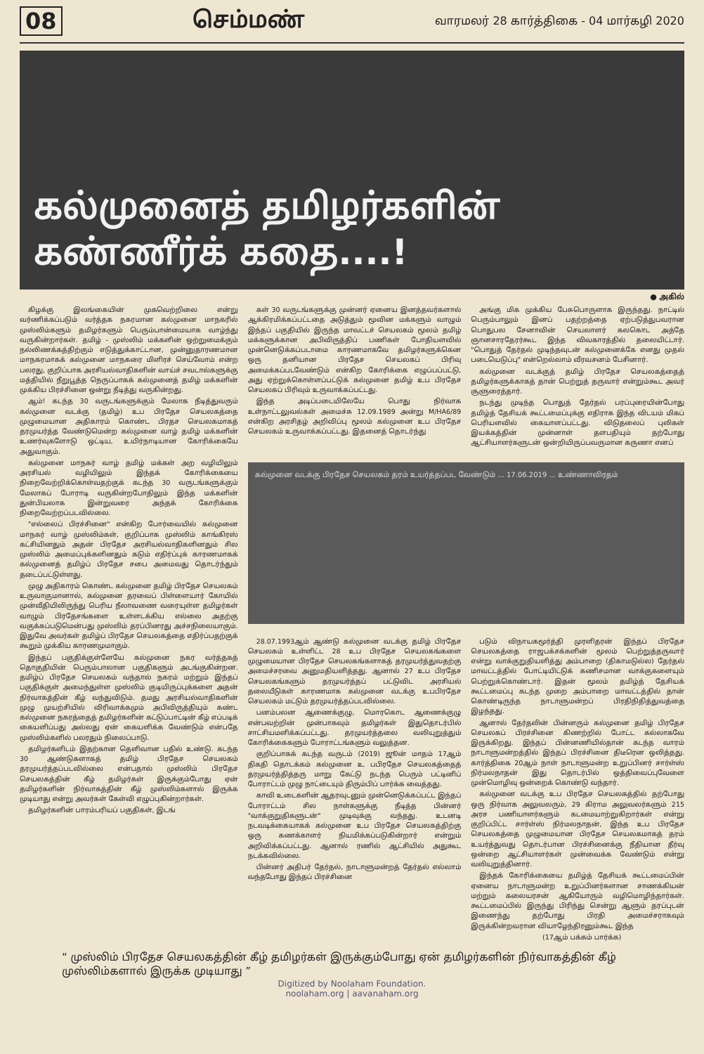08 செம்மண் வாரமலர் 28 கார்த்திகை - 04 மார்கழி 2020
கல்முனைத் தமிழர்களின்
கண்ணீர்க் கதை....!
● அகில்
கிழக்கு இலங்கையின் முகவெற்றிலை என்று வர்ணிக்கப்படும் வர்த்தக நகரமான கல்முனை மாநகரில் முஸ்லிம்களும் தமிழர்களும் பெரும்பான்மையாக வாழ்ந்து வருகின்றார்கள். தமிழ் - முஸ்லிம் மக்களின் ஒற்றுமைக்கும் நல்லிணக்கத்திற்கும் எடுத்துக்காட்டான, முன்னுதாரணமான மாநகரமாகக் கல்முனை மாநகரை மிளிரச் செய்வோம் என்ற பலரது, குறிப்பாக அரசியல்வாதிகளின் வாய்ச் சவடால்களுக்கு மத்தியில் நீறுபூத்த நெருப்பாகக் கல்முனைத் தமிழ் மக்களின் முக்கிய பிரச்சினை ஒன்று நீடித்து வருகின்றது.
ஆம்! கடந்த 30 வருடங்களுக்கும் மேலாக நீடித்துவரும் கல்முனை வடக்கு (தமிழ்) உப பிரதேச செயலகத்தை முழுமையான அதிகாரம் கொண்ட பிரதச செயலகமாகத் தரமுயர்த்த வேண்டுமென்ற கல்முனை வாழ் தமிழ் மக்களின் உணர்வுகளோடு ஒட்டிய, உயிர்நாடியான கோரிக்கையே அதுவாகும்.
கல்முனை மாநகர் வாழ் தமிழ் மக்கள் அற வழியிலும் அரசியல் வழியிலும் இந்தக் கோரிக்கையை நிறைவேற்றிக்கொள்வதற்குக் கடந்த 30 வருடங்களுக்கும் மேலாகப் போராடி வருகின்றபோதிலும் இந்த மக்களின் துன்பியலாக இன்றுவரை அந்தக் கோரிக்கை நிறைவேற்றப்படவில்லை.
"எல்லைப் பிரச்சினை" என்கிற போர்வையில் கல்முனை மாநகர் வாழ் முஸ்லிம்கள், குறிப்பாக முஸ்லிம் காங்கிரஸ் கட்சியினதும் அதன் பிரதேச அரசியல்வாதிகளினதும் சில முஸ்லிம் அமைப்புக்களினதும் கடும் எதிர்ப்புக் காரணமாகக் கல்முனைத் தமிழ்ப் பிரதேச சபை அமைவது தொடர்ந்தும் தடைப்பட்டுள்ளது.
முழு அதிகாரம் கொண்ட கல்முனை தமிழ் பிரதேச செயலகம் உருவாகுமானால், கல்முனை தரவைப் பிள்ளையார் கோயில் முன்வீதியிலிருந்து பெரிய நீலாவணை வரையுள்ள தமிழர்கள் வாழும் பிரதேசங்களை உள்ளடக்கிய எல்லை அதற்கு வகுக்கப்படுமென்பது முஸ்லிம் தரப்பினரது அச்சநிலையாகும். இதுவே அவர்கள் தமிழ்ப் பிரதேச செயலகத்தை எதிர்ப்பதற்குக் கூறும் முக்கிய காரணமுமாகும்.
இந்தப் பகுதிக்குள்ளேயே கல்முனை நகர வர்த்தகத் தொகுதியின் பெரும்பாலான பகுதிகளும் அடங்குகின்றன. தமிழ்ப் பிரதேச செயலகம் வந்தால் நகரம் மற்றும் இந்தப் பகுதிக்குள் அமைந்துள்ள முஸ்லிம் குடியிருப்புக்களை அதன் நிர்வாகத்தின் கீழ் வந்துவிடும். தமது அரசியல்வாதிகளின் முழு முயற்சியில் விரிவாக்கமும் அபிவிருத்தியும் கண்ட கல்முனை நகரத்தைத் தமிழர்களின் கட்டுப்பாட்டின் கீழ் எப்படிக் கையளிப்பது அல்லது ஏன் கையளிக்க வேண்டும் என்பதே முஸ்லிம்களில் பலரதும் நிலைப்பாடு.
தமிழர்களிடம் இதற்கான தெளிவான பதில் உண்டு. கடந்த 30 ஆண்டுகளாகத் தமிழ் பிரதேச செயலகம் தரமுயர்த்தப்படவில்லை என்பதால் முஸ்லிம் பிரதேச செயலகத்தின் கீழ் தமிழர்கள் இருக்கும்போது ஏன் தமிழர்களின் நிர்வாகத்தின் கீழ் முஸ்லிம்களால் இருக்க முடியாது என்று அவர்கள் கேள்வி எழுப்புகின்றார்கள்.
தமிழர்களின் பாரம்பரியப் பகுதிகள், இடங்
கள் 30 வருடங்களுக்கு முன்னர் ஏனைய இனத்தவர்களால் ஆக்கிரமிக்கப்பட்டதை அடுத்தும் மூவின மக்களும் வாழும் இந்தப் பகுதியில் இருந்த மாவட்டச் செயலகம் மூலம் தமிழ் மக்களுக்கான அபிவிருத்திப் பணிகள் போதியளவில் முன்னெடுக்கப்படாமை காரணமாகவே தமிழர்களுக்கென ஒரு தனியான பிரதேச செயலகப் பிரிவு அமைக்கப்படவேண்டும் என்கிற கோரிக்கை எழுப்பப்பட்டு, அது ஏற்றுக்கொள்ளப்பட்டுக் கல்முனை தமிழ் உப பிரதேச செயலகப் பிரிவும் உருவாக்கப்பட்டது.
இந்த அடிப்படையிலேயே பொது நிர்வாக உள்நாட்டலுவல்கள் அமைச்சு 12.09.1989 அன்று M/HA6/89 என்கிற அரசிதழ் அறிவிப்பு மூலம் கல்முனை உப பிரதேச செயலகம் உருவாக்கப்பட்டது. இதனைத் தொடர்ந்து
அங்கு மிக முக்கிய பேசுபொருளாக இருந்தது. நாட்டில் பெரும்பாலும் இனப் பதற்றத்தை ஏற்படுத்துபவரான பொதுபல சேனாவின் செயலாளர் கலகொட அத்தே ஞானசாரதேரர்கூட இந்த விவகாரத்தில் தலையிட்டார். "பொதுத் தேர்தல் முடிந்தவுடன் கல்முனைக்கே எனது முதல் படையெடுப்பு" என்றெல்லாம் வீரவசனம் பேசினார்.
கல்முனை வடக்குத் தமிழ் பிரதேச செயலகத்தைத் தமிழர்களுக்காகத் தான் பெற்றுத் தருவார் என்றும்கூட அவர் சூளுரைத்தார்.
நடந்து முடிந்த பொதுத் தேர்தல் பரப்புரையின்போது தமிழ்த் தேசியக் கூட்டமைப்புக்கு எதிராக இந்த விடயம் மிகப் பெரியளவில் கையாளப்பட்டது. விடுதலைப் புலிகள் இயக்கத்தின் முன்னாள் தளபதியும் தற்போது ஆட்சியாளர்களுடன் ஒன்றியிருப்பவருமான கருணா எனப்
கல்முனை வடக்கு பிரதேச செயலகம் தரம் உயர்த்தப்பட வேண்டும் ... 17.06.2019 ... உண்ணாவிரதம்
28.07.1993ஆம் ஆண்டு கல்முனை வடக்கு தமிழ் பிரதேச செயலகம் உள்ளிட்ட 28 உப பிரதேச செயலகங்களை முழுமையான பிரதேச செயலகங்களாகத் தரமுயர்த்துவதற்கு அமைச்சரவை அனுமதியளித்தது. ஆனால் 27 உப பிரதேச செயலகங்களும் தரமுயர்த்தப் பட்டுவிட அரசியல் தலையீடுகள் காரணமாக கல்முனை வடக்கு உபபிரதேச செயலகம் மட்டும் தரமுயர்த்தப்படவில்லை.
பனம்பலன ஆணைக்குழு, மொரகொட ஆணைக்குழு என்பவற்றின் முன்பாகவும் தமிழர்கள் இதுதொடர்பில் சாட்சியமளிக்கப்பட்டது. தரமுயர்த்தலை வலியுறுத்தும் கோரிக்கைகளும் போராட்டங்களும் வலுத்தன.
குறிப்பாகக் கடந்த வருடம் (2019) ஜூன் மாதம் 17ஆம் திகதி தொடக்கம் கல்முனை உ பபிரதேச செயலகத்தைத் தரமுயர்த்தித்தரு மாறு கேட்டு நடந்த பெரும் பட்டினிப் போராட்டம் முழு நாட்டையும் திரும்பிப் பார்க்க வைத்தது.
காவி உடைகளின் ஆதரவுடனும் முன்னெடுக்கப்பட்ட இந்தப் போராட்டம் சில நாள்களுக்கு நீடித்த பின்னர் "வாக்குறுதிகளுடன்" முடிவுக்கு வந்தது. உடனடி நடவடிக்கையாகக் கல்முனை உப பிரதேச செயலகத்திற்கு ஒரு கணக்காளர் நியமிக்கப்படுகின்றார் என்றும் அறிவிக்கப்பட்டது. ஆனால் ரணில் ஆட்சியில் அதுகூட நடக்கவில்லை.
பின்னர் அதிபர் தேர்தல், நாடாளுமன்றத் தேர்தல் எல்லாம் வந்தபோது இந்தப் பிரச்சினை
படும் விநாயகமூர்த்தி முரளிதரன் இந்தப் பிரதேச செயலகத்தை ராஜபக்சக்களின் மூலம் பெற்றுத்தருவார் என்று வாக்குறுதியளித்து அம்பாறை (திகாமடுல்ல) தேர்தல் மாவட்டத்தில் போட்டியிட்டுக் கணிசமான வாக்குகளையும் பெற்றுக்கொண்டார். இதன் மூலம் தமிழ்த் தேசியக் கூட்டமைப்பு கடந்த முறை அம்பாறை மாவட்டத்தில் தான் கொண்டிருந்த நாடாளுமன்றப் பிரதிநிதித்துவத்தை இழந்தது.
ஆனால் தேர்தலின் பின்னரும் கல்முனை தமிழ் பிரதேச செயலகப் பிரச்சினை கிணற்றில் போட்ட கல்லாகவே இருக்கிறது. இந்தப் பின்னணியில்தான் கடந்த வாரம் நாடாளுமன்றத்தில் இந்தப் பிரச்சினை திடீரென ஒலித்தது. கார்த்திகை 20ஆம் நாள் நாடாளுமன்ற உறுப்பினர் சார்ள்ஸ் நிர்மலநாதன் இது தொடர்பில் ஒத்திவைப்புவேளை முன்மொழிவு ஒன்றைக் கொண்டு வந்தார்.
கல்முனை வடக்கு உப பிரதேச செயலகத்தில் தற்போது ஒரு நிர்வாக அலுவலரும், 29 கிராம அலுவலர்களும் 215 அரச பணியாளர்களும் கடமையாற்றுகிறார்கள் என்று குறிப்பிட்ட சார்ள்ஸ் நிர்மலநாதன், இந்த உப பிரதேச செயலகத்தை முழுமையான பிரதேச செயலகமாகத் தரம் உயர்த்துவது தொடர்பான பிரச்சினைக்கு நீதியான தீர்வு ஒன்றை ஆட்சியாளர்கள் முன்வைக்க வேண்டும் என்று வலியுறுத்தினார்.
இந்தக் கோரிக்கையை தமிழ்த் தேசியக் கூட்டமைப்பின் ஏனைய நாடாளுமன்ற உறுப்பினர்களான சாணக்கியன் மற்றும் கலையரசன் ஆகியோரும் வழிமொழிந்தார்கள். கூட்டமைப்பில் இருந்து பிரிந்து சென்று ஆளும் தரப்புடன் இணைந்து தற்போது பிரதி அமைச்சராகவும் இருக்கின்றவரான வியாழேந்திரனும்கூட இந்த
(17ஆம் பக்கம் பார்க்க)
“ முஸ்லிம் பிரதேச செயலகத்தின் கீழ் தமிழர்கள் இருக்கும்போது ஏன் தமிழர்களின் நிர்வாகத்தின் கீழ் முஸ்லிம்களால் இருக்க முடியாது ”
Digitized by Noolaham Foundation.
noolaham.org | aavanaham.org